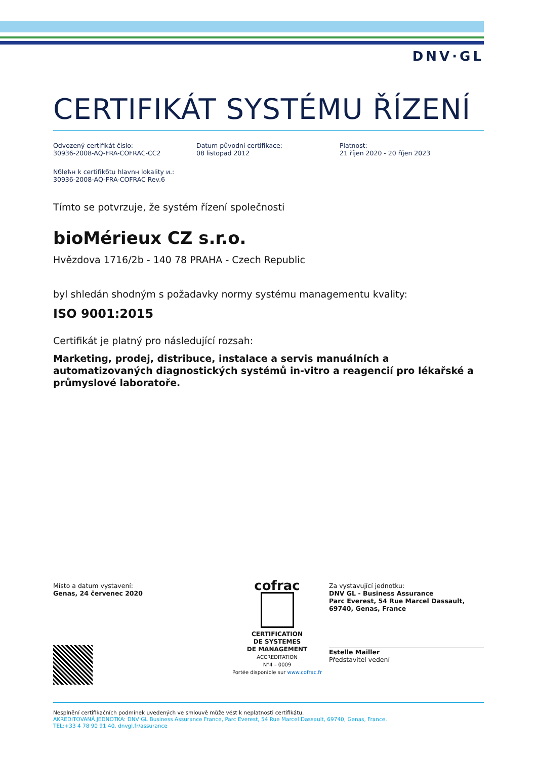DNV·GL
CERTIFIKÁT SYSTÉMU ŘÍZENÍ
Odvozený certifikát číslo:
30936-2008-AQ-FRA-COFRAC-CC2
Datum původní certifikace:
08 listopad 2012
Platnost:
21 říjen 2020 - 20 říjen 2023
Nбleћн k certifikбtu hlavnн lokality и.:
30936-2008-AQ-FRA-COFRAC Rev.6
Tímto se potvrzuje, že systém řízení společnosti
bioMérieux CZ s.r.o.
Hvězdova 1716/2b - 140 78 PRAHA - Czech Republic
byl shledán shodným s požadavky normy systému managementu kvality:
ISO 9001:2015
Certifikát je platný pro následující rozsah:
Marketing, prodej, distribuce, instalace a servis manuálních a automatizovaných diagnostických systémů in-vitro a reagencií pro lékařské a průmyslové laboratoře.
Místo a datum vystavení:
Genas, 24 červenec 2020
cofrac
CERTIFICATION
DE SYSTEMES
DE MANAGEMENT
ACCREDITATION
N°4 – 0009
Portée disponible sur www.cofrac.fr
Za vystavující jednotku:
DNV GL - Business Assurance
Parc Everest, 54 Rue Marcel Dassault, 69740, Genas, France
Estelle Mailler
Představitel vedení
Nesplnění certifikačních podmínek uvedených ve smlouvě může vést k neplatnosti certifikátu.
AKREDITOVANÁ JEDNOTKA: DNV GL Business Assurance France, Parc Everest, 54 Rue Marcel Dassault, 69740, Genas, France.
TEL:+33 4 78 90 91 40. dnvgl.fr/assurance